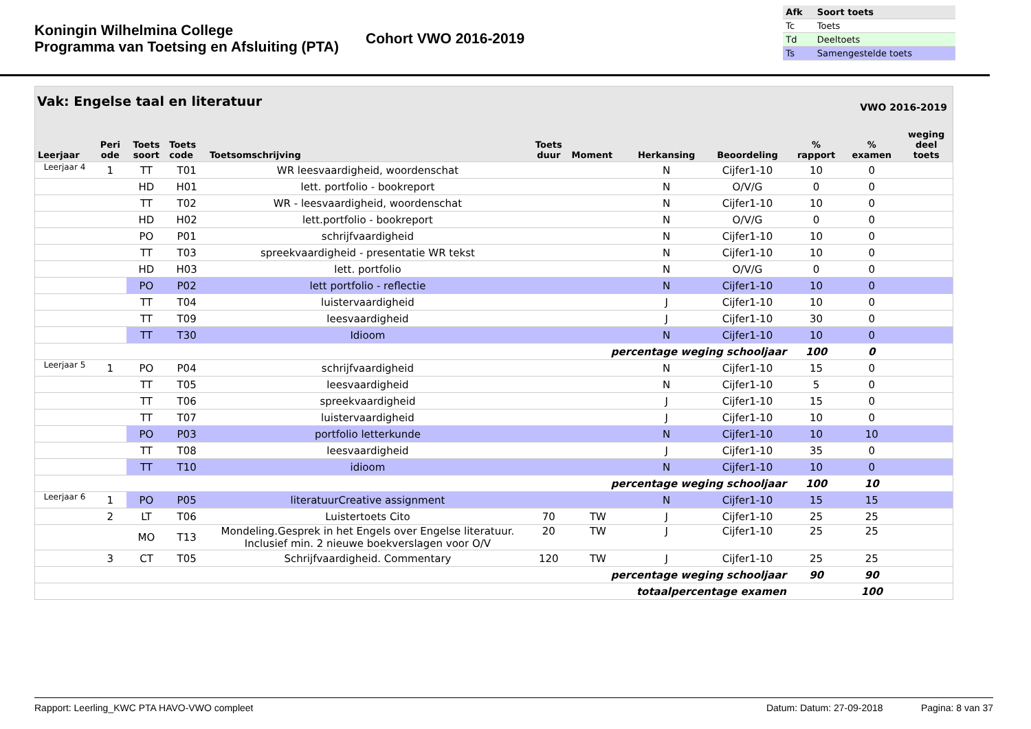Koningin Wilhelmina College
Programma van Toetsing en Afsluiting (PTA)
Cohort VWO 2016-2019
| Afk | Soort toets |
| Tc | Toets |
| Td | Deeltoets |
| Ts | Samengestelde toets |
Vak: Engelse taal en literatuur VWO 2016-2019
| Leerjaar | Peri ode | Toets soort | Toets code | Toetsomschrijving | Toets duur | Moment | Herkansing | Beoordeling | % rapport | % examen | weging deel toets |
| --- | --- | --- | --- | --- | --- | --- | --- | --- | --- | --- | --- |
| Leerjaar 4 | 1 | TT | T01 | WR leesvaardigheid, woordenschat | | | N | Cijfer1-10 | 10 | 0 | |
| | | HD | H01 | lett. portfolio - bookreport | | | N | O/V/G | 0 | 0 | |
| | | TT | T02 | WR - leesvaardigheid, woordenschat | | | N | Cijfer1-10 | 10 | 0 | |
| | | HD | H02 | lett.portfolio - bookreport | | | N | O/V/G | 0 | 0 | |
| | | PO | P01 | schrijfvaardigheid | | | N | Cijfer1-10 | 10 | 0 | |
| | | TT | T03 | spreekvaardigheid - presentatie WR tekst | | | N | Cijfer1-10 | 10 | 0 | |
| | | HD | H03 | lett. portfolio | | | N | O/V/G | 0 | 0 | |
| | | PO | P02 | lett portfolio - reflectie | | | N | Cijfer1-10 | 10 | 0 | |
| | | TT | T04 | luistervaardigheid | | | J | Cijfer1-10 | 10 | 0 | |
| | | TT | T09 | leesvaardigheid | | | J | Cijfer1-10 | 30 | 0 | |
| | | TT | T30 | Idioom | | | N | Cijfer1-10 | 10 | 0 | |
| percentage weging schooljaar | | | | | | | | | 100 | 0 | |
| Leerjaar 5 | 1 | PO | P04 | schrijfvaardigheid | | | N | Cijfer1-10 | 15 | 0 | |
| | | TT | T05 | leesvaardigheid | | | N | Cijfer1-10 | 5 | 0 | |
| | | TT | T06 | spreekvaardigheid | | | J | Cijfer1-10 | 15 | 0 | |
| | | TT | T07 | luistervaardigheid | | | J | Cijfer1-10 | 10 | 0 | |
| | | PO | P03 | portfolio letterkunde | | | N | Cijfer1-10 | 10 | 10 | |
| | | TT | T08 | leesvaardigheid | | | J | Cijfer1-10 | 35 | 0 | |
| | | TT | T10 | idioom | | | N | Cijfer1-10 | 10 | 0 | |
| percentage weging schooljaar | | | | | | | | | 100 | 10 | |
| Leerjaar 6 | 1 | PO | P05 | literatuurCreative assignment | | | N | Cijfer1-10 | 15 | 15 | |
| | 2 | LT | T06 | Luistertoets Cito | 70 | TW | J | Cijfer1-10 | 25 | 25 | |
| | | MO | T13 | Mondeling.Gesprek in het Engels over Engelse literatuur. Inclusief min. 2 nieuwe boekverslagen voor O/V | 20 | TW | J | Cijfer1-10 | 25 | 25 | |
| | 3 | CT | T05 | Schrijfvaardigheid. Commentary | 120 | TW | J | Cijfer1-10 | 25 | 25 | |
| percentage weging schooljaar | | | | | | | | | 90 | 90 | |
| totaalpercentage examen | | | | | | | | | | 100 | |
Rapport: Leerling_KWC PTA HAVO-VWO compleet Datum: Datum: 27-09-2018 Pagina: 8 van 37